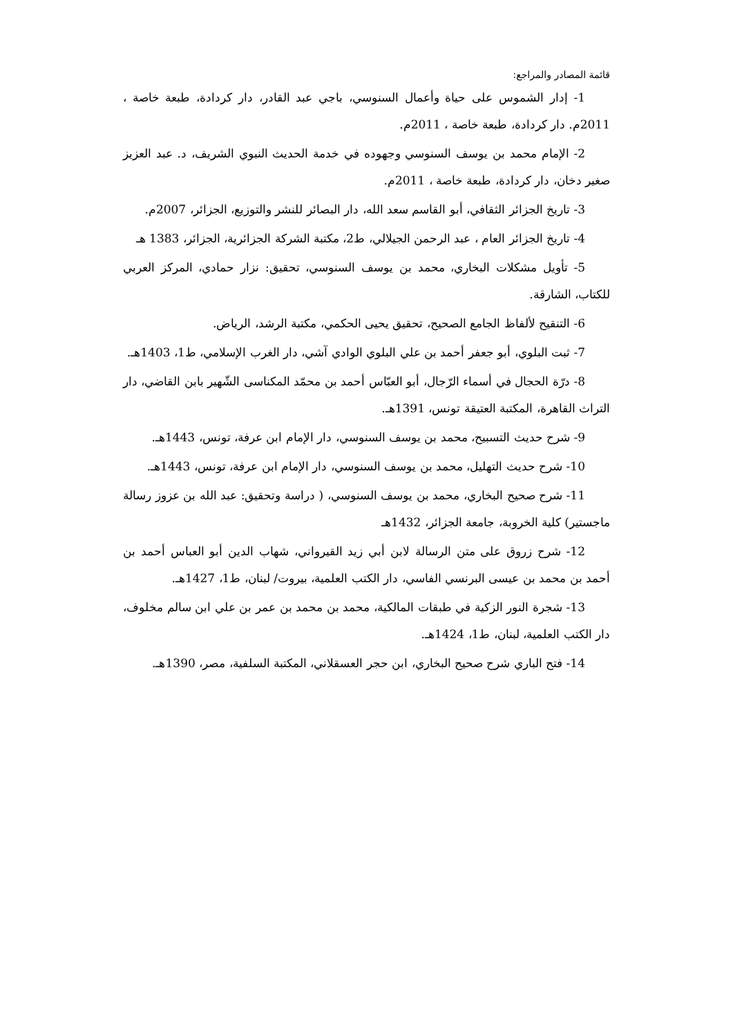قائمة المصادر والمراجع:
1- إدار الشموس على حياة وأعمال السنوسي، باجي عبد القادر، دار كردادة، طبعة خاصة ، 2011م. دار كردادة، طبعة خاصة ، 2011م.
2- الإمام محمد بن يوسف السنوسي وجهوده في خدمة الحديث النبوي الشريف، د. عبد العزيز صغير دخان، دار كردادة، طبعة خاصة ، 2011م.
3- تاريخ الجزائر الثقافي، أبو القاسم سعد الله، دار البصائر للنشر والتوزيع، الجزائر، 2007م.
4- تاريخ الجزائر العام ، عبد الرحمن الجيلالي، ط2، مكتبة الشركة الجزائرية، الجزائر، 1383 هـ
5- تأويل مشكلات البخاري، محمد بن يوسف السنوسي، تحقيق: نزار حمادي، المركز العربي للكتاب، الشارقة.
6- التنقيح لألفاظ الجامع الصحيح، تحقيق يحيى الحكمي، مكتبة الرشد، الرياض.
7- ثبت البلوي، أبو جعفر أحمد بن علي البلوي الوادي آشي، دار الغرب الإسلامي، ط1، 1403هـ.
8- درّة الحجال في أسماء الرّجال، أبو العبّاس أحمد بن محمّد المكناسى الشّهير بابن القاضي، دار التراث القاهرة، المكتبة العتيقة تونس، 1391هـ.
9- شرح حديث التسبيح، محمد بن يوسف السنوسي، دار الإمام ابن عرفة، تونس، 1443هـ.
10- شرح حديث التهليل، محمد بن يوسف السنوسي، دار الإمام ابن عرفة، تونس، 1443هـ.
11- شرح صحيح البخاري، محمد بن يوسف السنوسي، ( دراسة وتحقيق: عبد الله بن عزوز رسالة ماجستير) كلية الخروبة، جامعة الجزائر، 1432هـ
12- شرح زروق على متن الرسالة لابن أبي زيد القيرواني، شهاب الدين أبو العباس أحمد بن أحمد بن محمد بن عيسى البرنسي الفاسي، دار الكتب العلمية، بيروت/ لبنان، ط1، 1427هـ.
13- شجرة النور الزكية في طبقات المالكية، محمد بن محمد بن عمر بن علي ابن سالم مخلوف، دار الكتب العلمية، لبنان، ط1، 1424هـ.
14- فتح الباري شرح صحيح البخاري، ابن حجر العسقلاني، المكتبة السلفية، مصر، 1390هـ.